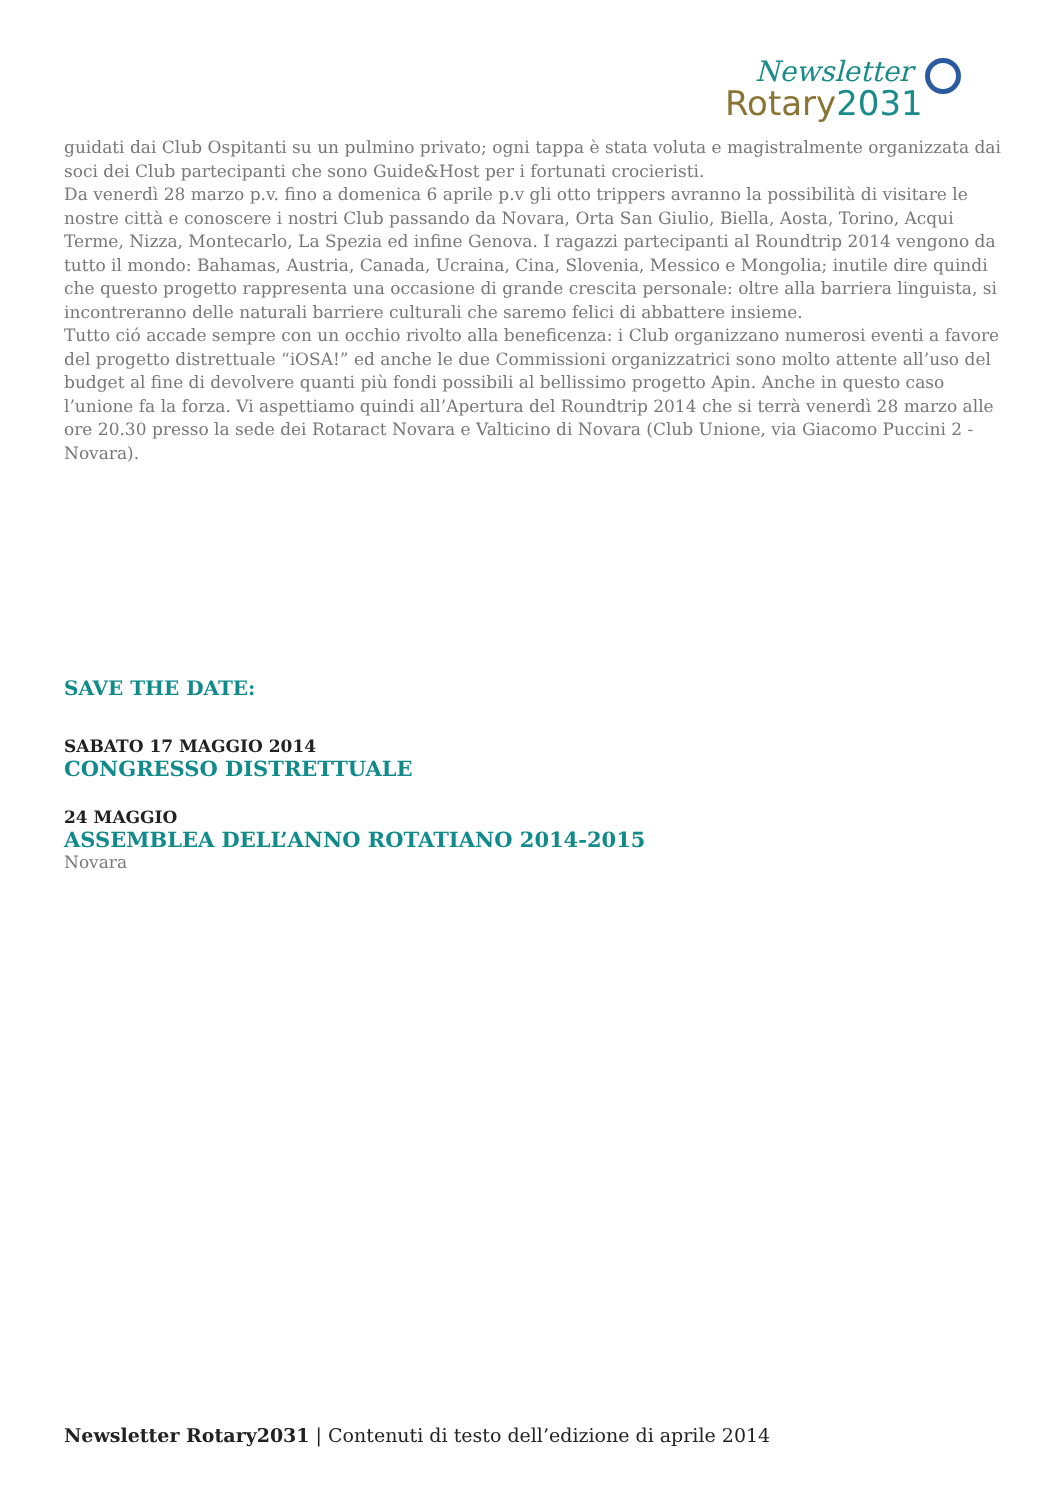Newsletter
Rotary2031
guidati dai Club Ospitanti su un pulmino privato; ogni tappa è stata voluta e magistralmente organizzata dai soci dei Club partecipanti che sono Guide&Host per i fortunati crocieristi.
Da venerdì 28 marzo p.v. fino a domenica 6 aprile p.v gli otto trippers avranno la possibilità di visitare le nostre città e conoscere i nostri Club passando da Novara, Orta San Giulio, Biella, Aosta, Torino, Acqui Terme, Nizza, Montecarlo, La Spezia ed infine Genova. I ragazzi partecipanti al Roundtrip 2014 vengono da tutto il mondo: Bahamas, Austria, Canada, Ucraina, Cina, Slovenia, Messico e Mongolia; inutile dire quindi che questo progetto rappresenta una occasione di grande crescita personale: oltre alla barriera linguista, si incontreranno delle naturali barriere culturali che saremo felici di abbattere insieme.
Tutto ció accade sempre con un occhio rivolto alla beneficenza: i Club organizzano numerosi eventi a favore del progetto distrettuale “iOSA!” ed anche le due Commissioni organizzatrici sono molto attente all’uso del budget al fine di devolvere quanti più fondi possibili al bellissimo progetto Apin. Anche in questo caso l’unione fa la forza. Vi aspettiamo quindi all’Apertura del Roundtrip 2014 che si terrà venerdì 28 marzo alle ore 20.30 presso la sede dei Rotaract Novara e Valticino di Novara (Club Unione, via Giacomo Puccini 2 - Novara).
SAVE THE DATE:
SABATO 17 MAGGIO 2014
CONGRESSO DISTRETTUALE
24 MAGGIO
ASSEMBLEA DELL’ANNO ROTATIANO 2014-2015
Novara
Newsletter Rotary2031 | Contenuti di testo dell’edizione di aprile 2014